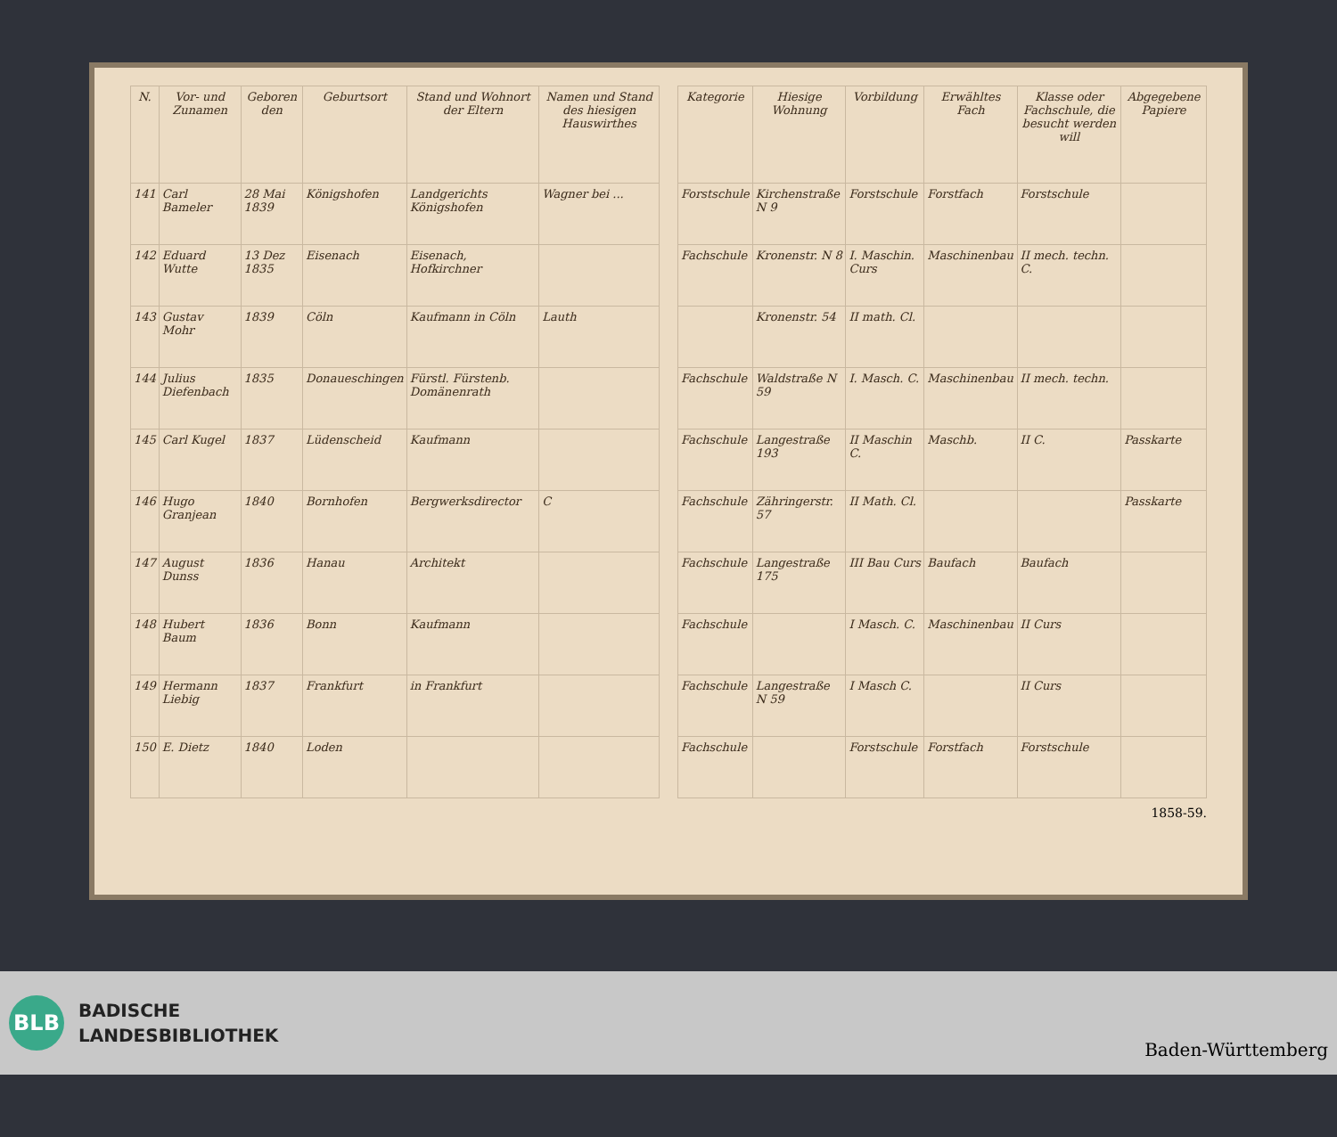| N. | Vor- und Zunamen | Geboren den | Geburtsort | Stand und Wohnort der Eltern | Namen und Stand des hiesigen Hauswirthes |
| --- | --- | --- | --- | --- | --- |
| 141 | Carl Bameler | 28 Mai 1839 | Königshofen | Landgerichts Königshofen | Wagner bei ... |
| 142 | Eduard Wutte | 13 Dez 1835 | Eisenach | Eisenach, Hofkirchner | |
| 143 | Gustav Mohr | 1839 | Cöln | Kaufmann in Cöln | Lauth |
| 144 | Julius Diefenbach | 1835 | Donaueschingen | Fürstl. Fürstenb. Domänenrath | |
| 145 | Carl Kugel | 1837 | Lüdenscheid | Kaufmann | |
| 146 | Hugo Granjean | 1840 | Bornhofen | Bergwerksdirector | C |
| 147 | August Dunss | 1836 | Hanau | Architekt | |
| 148 | Hubert Baum | 1836 | Bonn | Kaufmann | |
| 149 | Hermann Liebig | 1837 | Frankfurt | in Frankfurt | |
| 150 | E. Dietz | 1840 | Loden | | |
| Kategorie | Hiesige Wohnung | Vorbildung | Erwähltes Fach | Klasse oder Fachschule, die besucht werden will | Abgegebene Papiere |
| --- | --- | --- | --- | --- | --- |
| Forstschule | Kirchenstraße N 9 | Forstschule | Forstfach | Forstschule | |
| Fachschule | Kronenstr. N 8 | I. Maschin. Curs | Maschinenbau | II mech. techn. C. | |
| | Kronenstr. 54 | II math. Cl. | | | |
| Fachschule | Waldstraße N 59 | I. Masch. C. | Maschinenbau | II mech. techn. | |
| Fachschule | Langestraße 193 | II Maschin C. | Maschb. | II C. | Passkarte |
| Fachschule | Zähringerstr. 57 | II Math. Cl. | | | Passkarte |
| Fachschule | Langestraße 175 | III Bau Curs | Baufach | Baufach | |
| Fachschule | | I Masch. C. | Maschinenbau | II Curs | |
| Fachschule | Langestraße N 59 | I Masch C. | | II Curs | |
| Fachschule | | Forstschule | Forstfach | Forstschule | |
1858-59.
BLB
BADISCHE
LANDESBIBLIOTHEK
Baden-Württemberg